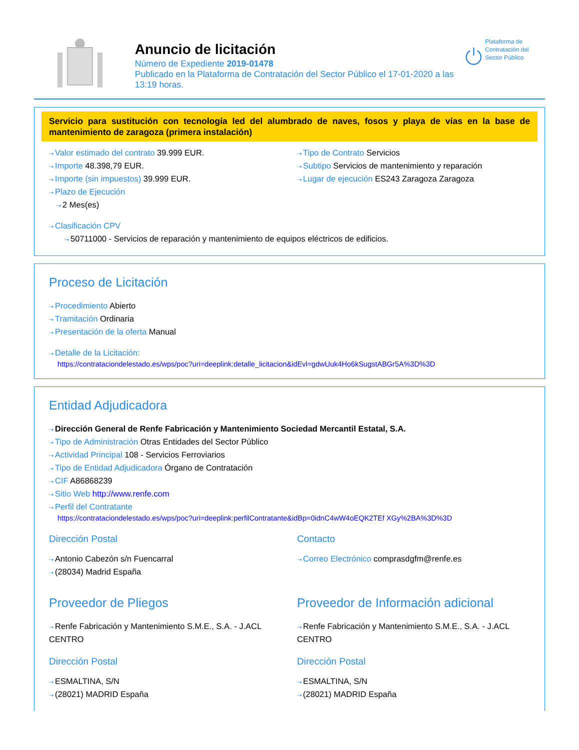Anuncio de licitación
Número de Expediente 2019-01478
Publicado en la Plataforma de Contratación del Sector Público el 17-01-2020 a las 13:19 horas.
Plataforma de Contratación del Sector Público
Servicio para sustitución con tecnología led del alumbrado de naves, fosos y playa de vías en la base de mantenimiento de zaragoza (primera instalación)
Valor estimado del contrato 39.999 EUR.
Importe 48.398,79 EUR.
Importe (sin impuestos) 39.999 EUR.
Plazo de Ejecución
2 Mes(es)
Tipo de Contrato Servicios
Subtipo Servicios de mantenimiento y reparación
Lugar de ejecución ES243 Zaragoza Zaragoza
Clasificación CPV
50711000 - Servicios de reparación y mantenimiento de equipos eléctricos de edificios.
Proceso de Licitación
Procedimiento Abierto
Tramitación Ordinaria
Presentación de la oferta Manual
Detalle de la Licitación:
https://contrataciondelestado.es/wps/poc?uri=deeplink:detalle_licitacion&idEvl=gdwUuk4Ho6kSugstABGr5A%3D%3D
Entidad Adjudicadora
Dirección General de Renfe Fabricación y Mantenimiento Sociedad Mercantil Estatal, S.A.
Tipo de Administración Otras Entidades del Sector Público
Actividad Principal 108 - Servicios Ferroviarios
Tipo de Entidad Adjudicadora Órgano de Contratación
CIF A86868239
Sitio Web http://www.renfe.com
Perfil del Contratante
https://contrataciondelestado.es/wps/poc?uri=deeplink:perfilContratante&idBp=0idnC4wW4oEQK2TEf XGy%2BA%3D%3D
Dirección Postal
Antonio Cabezón s/n Fuencarral
(28034) Madrid España
Contacto
Correo Electrónico comprasdgfm@renfe.es
Proveedor de Pliegos
Renfe Fabricación y Mantenimiento S.M.E., S.A. - J.ACL CENTRO
Dirección Postal
ESMALTINA, S/N
(28021) MADRID España
Proveedor de Información adicional
Renfe Fabricación y Mantenimiento S.M.E., S.A. - J.ACL CENTRO
Dirección Postal
ESMALTINA, S/N
(28021) MADRID España